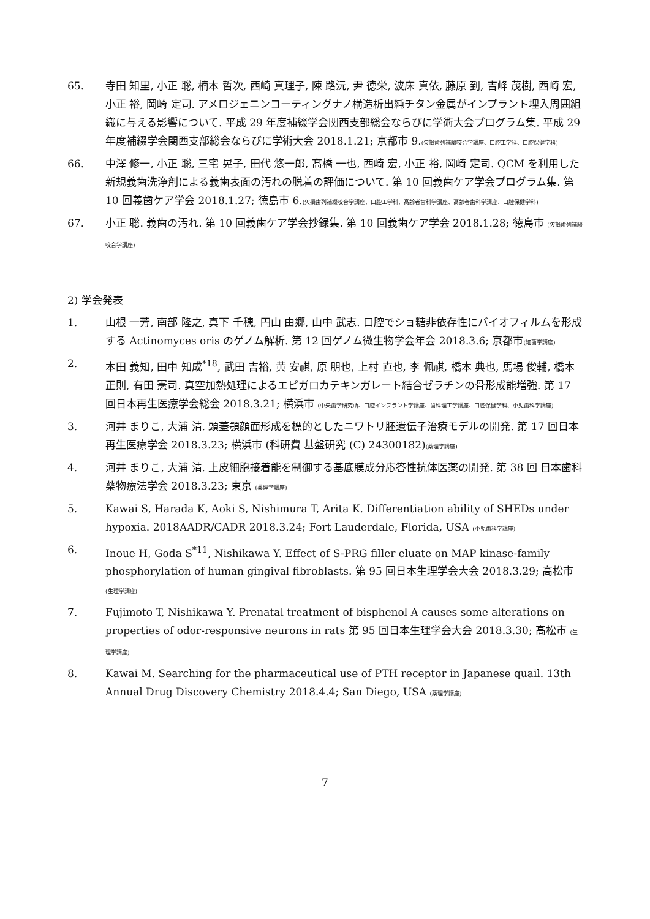65. 寺田 知里, 小正 聡, 楠本 哲次, 西崎 真理子, 陳 路沅, 尹 徳栄, 波床 真依, 藤原 到, 吉峰 茂樹, 西崎 宏, 小正 裕, 岡崎 定司. アメロジェニンコーティングナノ構造析出純チタン金属がインプラント埋入周囲組織に与える影響について. 平成 29 年度補綴学会関西支部総会ならびに学術大会プログラム集. 平成 29 年度補綴学会関西支部総会ならびに学術大会 2018.1.21; 京都市 9.(欠損歯列補綴咬合学講座、口腔工学科、口腔保健学科)
66. 中澤 修一, 小正 聡, 三宅 晃子, 田代 悠一郎, 髙橋 一也, 西崎 宏, 小正 裕, 岡崎 定司. QCM を利用した新規義歯洗浄剤による義歯表面の汚れの脱着の評価について. 第 10 回義歯ケア学会プログラム集. 第 10 回義歯ケア学会 2018.1.27; 徳島市 6.(欠損歯列補綴咬合学講座、口腔工学科、高齢者歯科学講座、高齢者歯科学講座、口腔保健学科)
67. 小正 聡. 義歯の汚れ. 第 10 回義歯ケア学会抄録集. 第 10 回義歯ケア学会 2018.1.28; 徳島市 (欠損歯列補綴咬合学講座)
2) 学会発表
1. 山根 一芳, 南部 隆之, 真下 千穂, 円山 由郷, 山中 武志. 口腔でショ糖非依存性にバイオフィルムを形成する Actinomyces oris のゲノム解析. 第 12 回ゲノム微生物学会年会 2018.3.6; 京都市(細菌学講座)
2. 本田 義知, 田中 知成<sup>*18</sup>, 武田 吉裕, 黄 安祺, 原 朋也, 上村 直也, 李 佩祺, 橋本 典也, 馬場 俊輔, 橋本 正則, 有田 憲司. 真空加熱処理によるエピガロカテキンガレート結合ゼラチンの骨形成能増強. 第 17 回日本再生医療学会総会 2018.3.21; 横浜市 (中央歯学研究所、口腔インプラント学講座、歯科理工学講座、口腔保健学科、小児歯科学講座)
3. 河井 まりこ, 大浦 清. 頭蓋顎顔面形成を標的としたニワトリ胚遺伝子治療モデルの開発. 第 17 回日本再生医療学会 2018.3.23; 横浜市 (科研費 基盤研究 (C) 24300182)(薬理学講座)
4. 河井 まりこ, 大浦 清. 上皮細胞接着能を制御する基底膜成分応答性抗体医薬の開発. 第 38 回 日本歯科薬物療法学会 2018.3.23; 東京 (薬理学講座)
5. Kawai S, Harada K, Aoki S, Nishimura T, Arita K. Differentiation ability of SHEDs under hypoxia. 2018AADR/CADR 2018.3.24; Fort Lauderdale, Florida, USA (小児歯科学講座)
6. Inoue H, Goda S<sup>*11</sup>, Nishikawa Y. Effect of S-PRG filler eluate on MAP kinase-family phosphorylation of human gingival fibroblasts. 第 95 回日本生理学会大会 2018.3.29; 高松市 (生理学講座)
7. Fujimoto T, Nishikawa Y. Prenatal treatment of bisphenol A causes some alterations on properties of odor-responsive neurons in rats 第 95 回日本生理学会大会 2018.3.30; 高松市 (生理学講座)
8. Kawai M. Searching for the pharmaceutical use of PTH receptor in Japanese quail. 13th Annual Drug Discovery Chemistry 2018.4.4; San Diego, USA (薬理学講座)
7